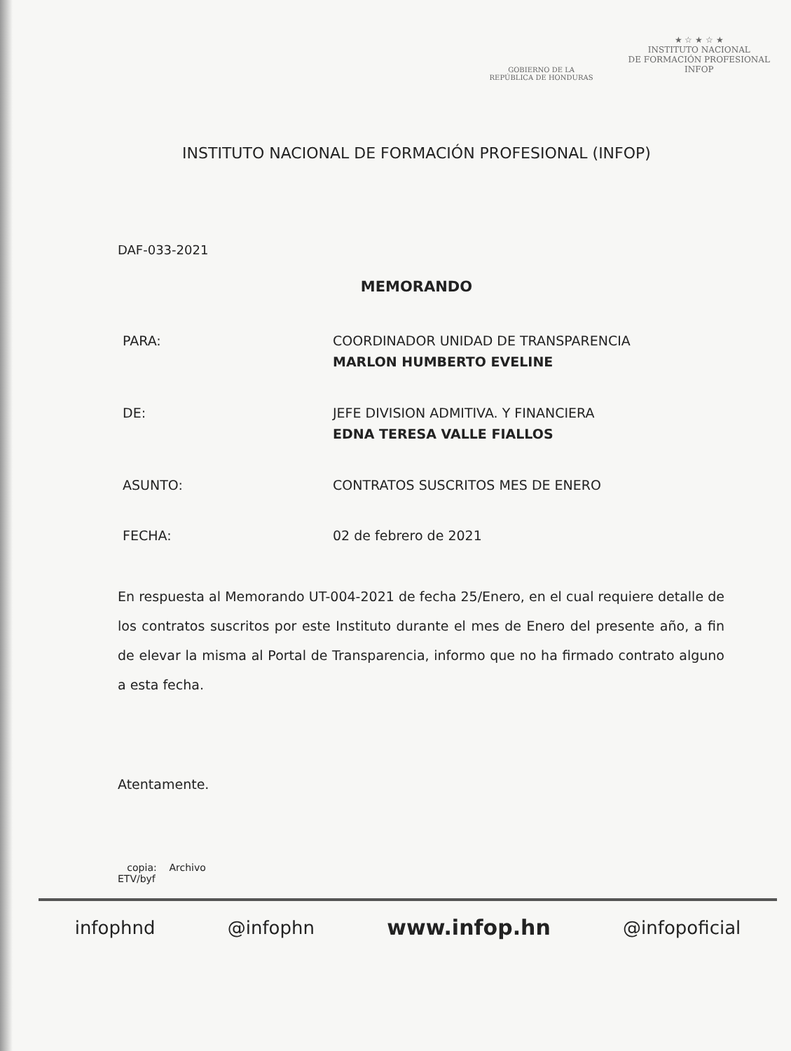GOBIERNO DE LA
REPÚBLICA DE HONDURAS
★ ☆ ★ ☆ ★
INSTITUTO NACIONAL
DE FORMACIÓN PROFESIONAL
INFOP
INSTITUTO NACIONAL DE FORMACIÓN PROFESIONAL (INFOP)
DAF-033-2021
MEMORANDO
| PARA: | COORDINADOR UNIDAD DE TRANSPARENCIA MARLON HUMBERTO EVELINE |
| DE: | JEFE DIVISION ADMITIVA. Y FINANCIERA EDNA TERESA VALLE FIALLOS |
| ASUNTO: | CONTRATOS SUSCRITOS MES DE ENERO |
| FECHA: | 02 de febrero de 2021 |
En respuesta al Memorando UT-004-2021 de fecha 25/Enero, en el cual requiere detalle de los contratos suscritos por este Instituto durante el mes de Enero del presente año, a fin de elevar la misma al Portal de Transparencia, informo que no ha firmado contrato alguno a esta fecha.
Atentamente.
copia: Archivo
ETV/byf
infophnd @infophn www.infop.hn @infopoficial